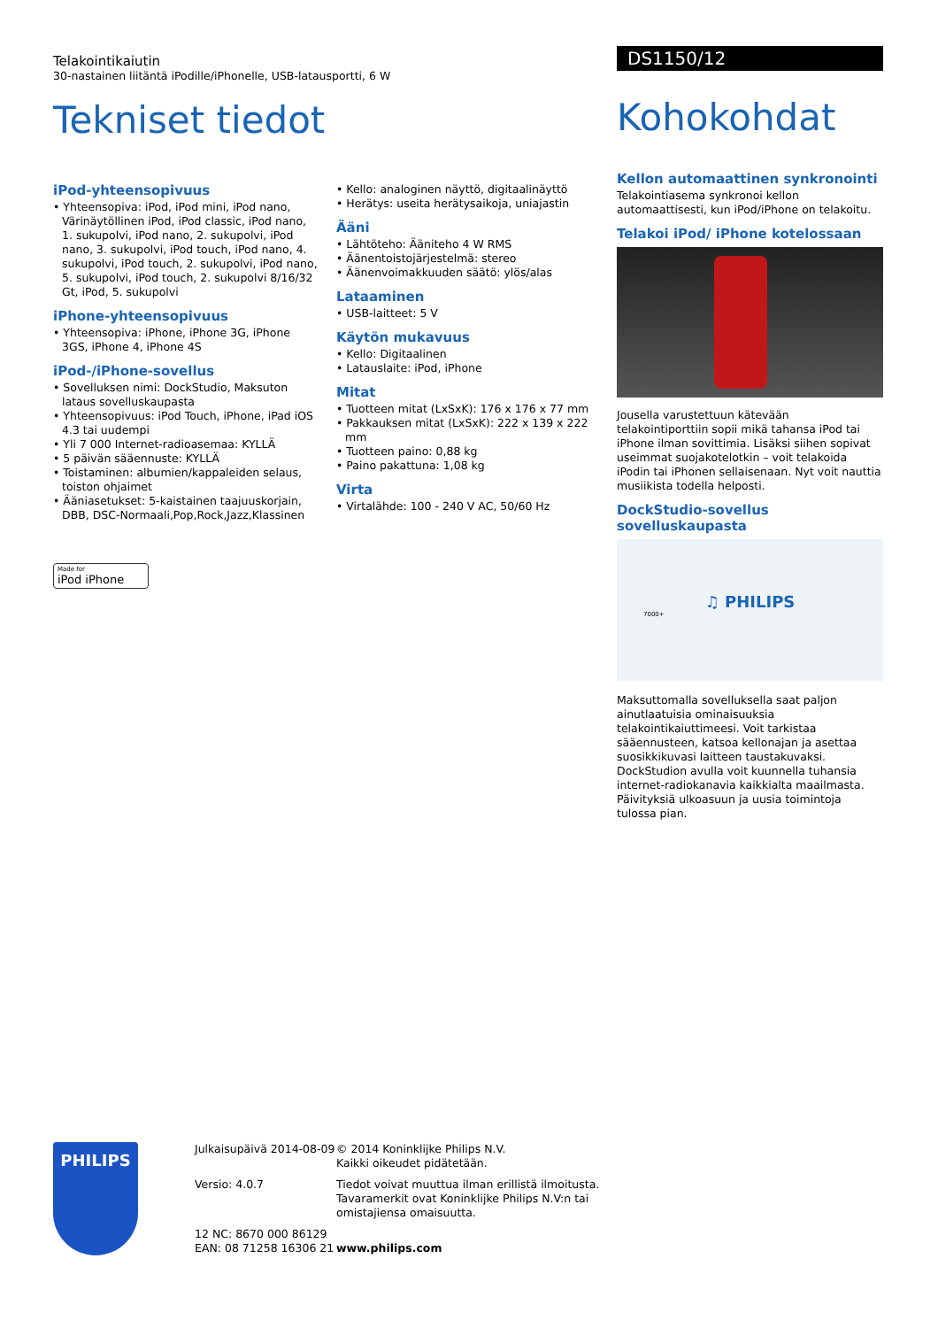Telakointikaiutin
30-nastainen liitäntä iPodille/iPhonelle, USB-latausportti, 6 W
Tekniset tiedot
iPod-yhteensopivuus
• Yhteensopiva: iPod, iPod mini, iPod nano, Värinäytöllinen iPod, iPod classic, iPod nano, 1. sukupolvi, iPod nano, 2. sukupolvi, iPod nano, 3. sukupolvi, iPod touch, iPod nano, 4. sukupolvi, iPod touch, 2. sukupolvi, iPod nano, 5. sukupolvi, iPod touch, 2. sukupolvi 8/16/32 Gt, iPod, 5. sukupolvi
iPhone-yhteensopivuus
• Yhteensopiva: iPhone, iPhone 3G, iPhone 3GS, iPhone 4, iPhone 4S
iPod-/iPhone-sovellus
• Sovelluksen nimi: DockStudio, Maksuton lataus sovelluskaupasta
• Yhteensopivuus: iPod Touch, iPhone, iPad iOS 4.3 tai uudempi
• Yli 7 000 Internet-radioasemaa: KYLLÄ
• 5 päivän sääennuste: KYLLÄ
• Toistaminen: albumien/kappaleiden selaus, toiston ohjaimet
• Ääniasetukset: 5-kaistainen taajuuskorjain, DBB, DSC-Normaali,Pop,Rock,Jazz,Klassinen
Made for
iPod iPhone
• Kello: analoginen näyttö, digitaalinäyttö
• Herätys: useita herätysaikoja, uniajastin
Ääni
• Lähtöteho: Ääniteho 4 W RMS
• Äänentoistojärjestelmä: stereo
• Äänenvoimakkuuden säätö: ylös/alas
Lataaminen
• USB-laitteet: 5 V
Käytön mukavuus
• Kello: Digitaalinen
• Latauslaite: iPod, iPhone
Mitat
• Tuotteen mitat (LxSxK): 176 x 176 x 77 mm
• Pakkauksen mitat (LxSxK): 222 x 139 x 222 mm
• Tuotteen paino: 0,88 kg
• Paino pakattuna: 1,08 kg
Virta
• Virtalähde: 100 - 240 V AC, 50/60 Hz
DS1150/12
Kohokohdat
Kellon automaattinen synkronointi
Telakointiasema synkronoi kellon automaattisesti, kun iPod/iPhone on telakoitu.
Telakoi iPod/ iPhone kotelossaan
Jousella varustettuun kätevään telakointiporttiin sopii mikä tahansa iPod tai iPhone ilman sovittimia. Lisäksi siihen sopivat useimmat suojakotelotkin – voit telakoida iPodin tai iPhonen sellaisenaan. Nyt voit nauttia musiikista todella helposti.
DockStudio-sovellus sovelluskaupasta
♫ PHILIPS
7000+
Maksuttomalla sovelluksella saat paljon ainutlaatuisia ominaisuuksia telakointikaiuttimeesi. Voit tarkistaa sääennusteen, katsoa kellonajan ja asettaa suosikkikuvasi laitteen taustakuvaksi. DockStudion avulla voit kuunnella tuhansia internet-radiokanavia kaikkialta maailmasta. Päivityksiä ulkoasuun ja uusia toimintoja tulossa pian.
PHILIPS
Julkaisupäivä 2014-08-09
Versio: 4.0.7
12 NC: 8670 000 86129
EAN: 08 71258 16306 21
© 2014 Koninklijke Philips N.V.
Kaikki oikeudet pidätetään.
Tiedot voivat muuttua ilman erillistä ilmoitusta.
Tavaramerkit ovat Koninklijke Philips N.V:n tai
omistajiensa omaisuutta.
www.philips.com